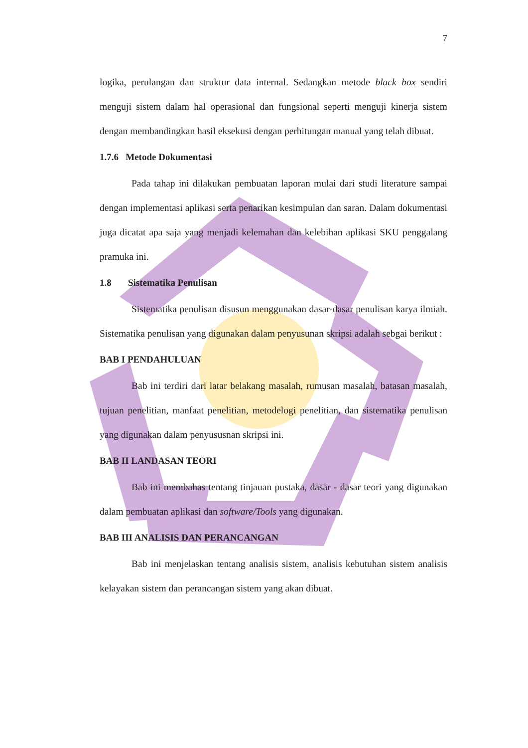7
logika, perulangan dan struktur data internal. Sedangkan metode black box sendiri menguji sistem dalam hal operasional dan fungsional seperti menguji kinerja sistem dengan membandingkan hasil eksekusi dengan perhitungan manual yang telah dibuat.
1.7.6 Metode Dokumentasi
Pada tahap ini dilakukan pembuatan laporan mulai dari studi literature sampai dengan implementasi aplikasi serta penarikan kesimpulan dan saran. Dalam dokumentasi juga dicatat apa saja yang menjadi kelemahan dan kelebihan aplikasi SKU penggalang pramuka ini.
1.8 Sistematika Penulisan
Sistematika penulisan disusun menggunakan dasar-dasar penulisan karya ilmiah. Sistematika penulisan yang digunakan dalam penyusunan skripsi adalah sebgai berikut :
BAB I PENDAHULUAN
Bab ini terdiri dari latar belakang masalah, rumusan masalah, batasan masalah, tujuan penelitian, manfaat penelitian, metodelogi penelitian, dan sistematika penulisan yang digunakan dalam penyususnan skripsi ini.
BAB II LANDASAN TEORI
Bab ini membahas tentang tinjauan pustaka, dasar - dasar teori yang digunakan dalam pembuatan aplikasi dan software/Tools yang digunakan.
BAB III ANALISIS DAN PERANCANGAN
Bab ini menjelaskan tentang analisis sistem, analisis kebutuhan sistem analisis kelayakan sistem dan perancangan sistem yang akan dibuat.